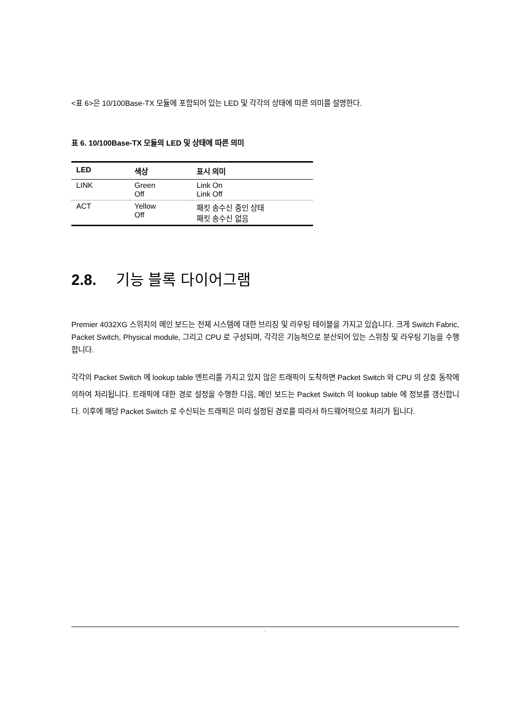<표 6>은 10/100Base-TX 모듈에 포함되어 있는 LED 및 각각의 상태에 따른 의미를 설명한다.
표 6. 10/100Base-TX 모듈의 LED 및 상태에 따른 의미
| LED | 색상 | 표시 의미 |
| --- | --- | --- |
| LINK | Green Off | Link On Link Off |
| ACT | Yellow Off | 패킷 송수신 중인 상태 패킷 송수신 없음 |
2.8. 기능 블록 다이어그램
Premier 4032XG 스위치의 메인 보드는 전체 시스템에 대한 브리징 및 라우팅 테이블을 가지고 있습니다. 크게 Switch Fabric, Packet Switch, Physical module, 그리고 CPU 로 구성되며, 각각은 기능적으로 분산되어 있는 스위칭 및 라우팅 기능을 수행합니다.
각각의 Packet Switch 에 lookup table 엔트리를 가지고 있지 않은 트래픽이 도착하면 Packet Switch 와 CPU 의 상호 동작에 의하여 처리됩니다. 트래픽에 대한 경로 설정을 수행한 다음, 메인 보드는 Packet Switch 의 lookup table 에 정보를 갱신합니다. 이후에 해당 Packet Switch 로 수신되는 트래픽은 미리 설정된 경로를 따라서 하드웨어적으로 처리가 됩니다.
'